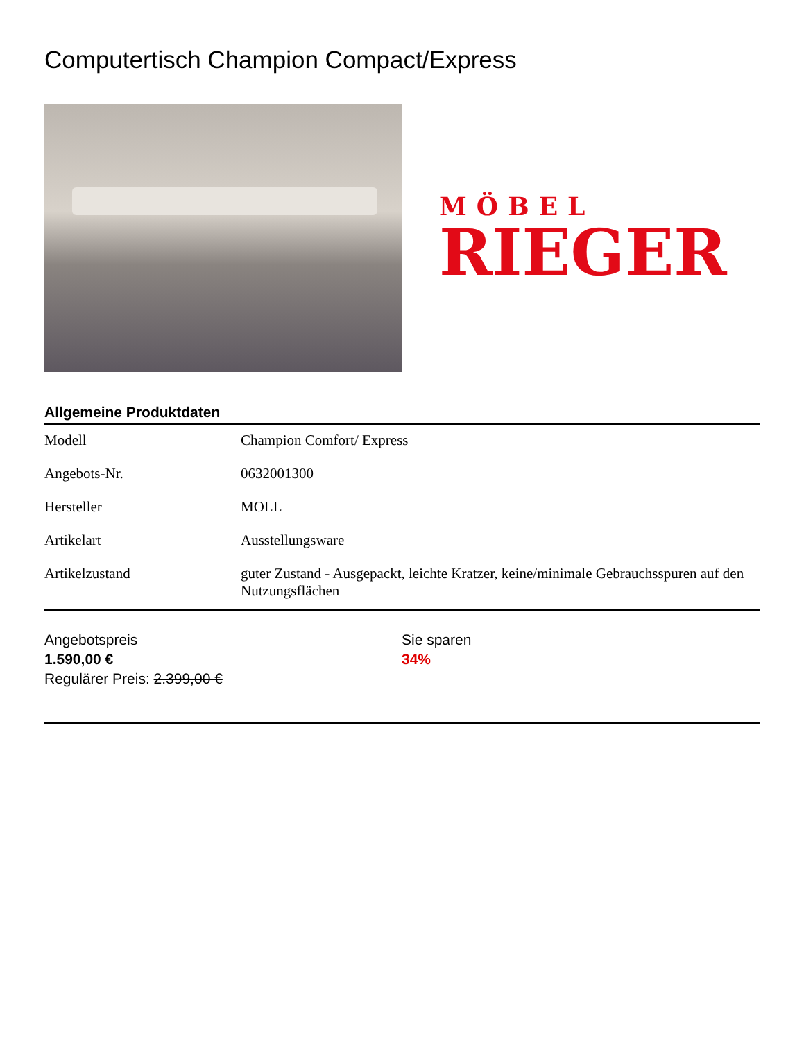Computertisch Champion Compact/Express
MÖBEL
RIEGER
Allgemeine Produktdaten
| Modell | Champion Comfort/ Express |
| Angebots-Nr. | 0632001300 |
| Hersteller | MOLL |
| Artikelart | Ausstellungsware |
| Artikelzustand | guter Zustand - Ausgepackt, leichte Kratzer, keine/minimale Gebrauchsspuren auf den Nutzungsflächen |
Angebotspreis
1.590,00 €
Regulärer Preis: 2.399,00 €
Sie sparen
34%